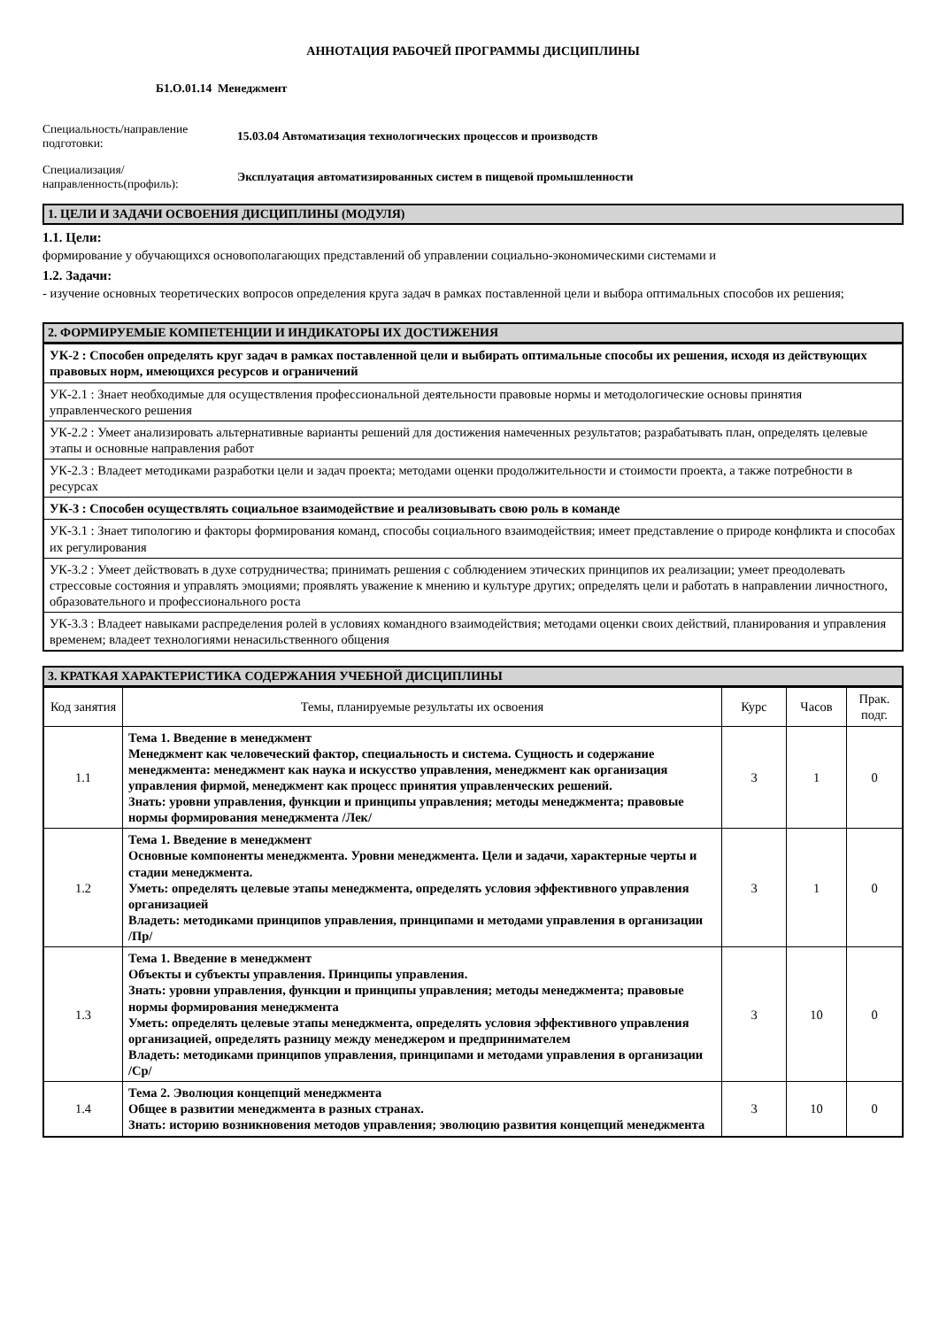АННОТАЦИЯ РАБОЧЕЙ ПРОГРАММЫ ДИСЦИПЛИНЫ
Б1.О.01.14 Менеджмент
Специальность/направление подготовки:
15.03.04 Автоматизация технологических процессов и производств
Специализация/ направленность(профиль):
Эксплуатация автоматизированных систем в пищевой промышленности
1. ЦЕЛИ И ЗАДАЧИ ОСВОЕНИЯ ДИСЦИПЛИНЫ (МОДУЛЯ)
1.1. Цели:
формирование у обучающихся основополагающих представлений об управлении социально-экономическими системами и
1.2. Задачи:
- изучение основных теоретических вопросов определения круга задач в рамках поставленной цели и выбора оптимальных способов их решения;
2. ФОРМИРУЕМЫЕ КОМПЕТЕНЦИИ И ИНДИКАТОРЫ ИХ ДОСТИЖЕНИЯ
| УК-2 : Способен определять круг задач в рамках поставленной цели и выбирать оптимальные способы их решения, исходя из действующих правовых норм, имеющихся ресурсов и ограничений |
| УК-2.1 : Знает необходимые для осуществления профессиональной деятельности правовые нормы и методологические основы принятия управленческого решения |
| УК-2.2 : Умеет анализировать альтернативные варианты решений для достижения намеченных результатов; разрабатывать план, определять целевые этапы и основные направления работ |
| УК-2.3 : Владеет методиками разработки цели и задач проекта; методами оценки продолжительности и стоимости проекта, а также потребности в ресурсах |
| УК-3 : Способен осуществлять социальное взаимодействие и реализовывать свою роль в команде |
| УК-3.1 : Знает типологию и факторы формирования команд, способы социального взаимодействия; имеет представление о природе конфликта и способах их регулирования |
| УК-3.2 : Умеет действовать в духе сотрудничества; принимать решения с соблюдением этических принципов их реализации; умеет преодолевать стрессовые состояния и управлять эмоциями; проявлять уважение к мнению и культуре других; определять цели и работать в направлении личностного, образовательного и профессионального роста |
| УК-3.3 : Владеет навыками распределения ролей в условиях командного взаимодействия; методами оценки своих действий, планирования и управления временем; владеет технологиями ненасильственного общения |
3. КРАТКАЯ ХАРАКТЕРИСТИКА СОДЕРЖАНИЯ УЧЕБНОЙ ДИСЦИПЛИНЫ
| Код занятия | Темы, планируемые результаты их освоения | Курс | Часов | Прак. подг. |
| --- | --- | --- | --- | --- |
| 1.1 | Тема 1. Введение в менеджмент Менеджмент как человеческий фактор, специальность и система. Сущность и содержание менеджмента: менеджмент как наука и искусство управления, менеджмент как организация управления фирмой, менеджмент как процесс принятия управленческих решений. Знать: уровни управления, функции и принципы управления; методы менеджмента; правовые нормы формирования менеджмента /Лек/ | 3 | 1 | 0 |
| 1.2 | Тема 1. Введение в менеджмент Основные компоненты менеджмента. Уровни менеджмента. Цели и задачи, характерные черты и стадии менеджмента. Уметь: определять целевые этапы менеджмента, определять условия эффективного управления организацией Владеть: методиками принципов управления, принципами и методами управления в организации /Пр/ | 3 | 1 | 0 |
| 1.3 | Тема 1. Введение в менеджмент Объекты и субъекты управления. Принципы управления. Знать: уровни управления, функции и принципы управления; методы менеджмента; правовые нормы формирования менеджмента Уметь: определять целевые этапы менеджмента, определять условия эффективного управления организацией, определять разницу между менеджером и предпринимателем Владеть: методиками принципов управления, принципами и методами управления в организации /Ср/ | 3 | 10 | 0 |
| 1.4 | Тема 2. Эволюция концепций менеджмента Общее в развитии менеджмента в разных странах. Знать: историю возникновения методов управления; эволюцию развития концепций менеджмента | 3 | 10 | 0 |